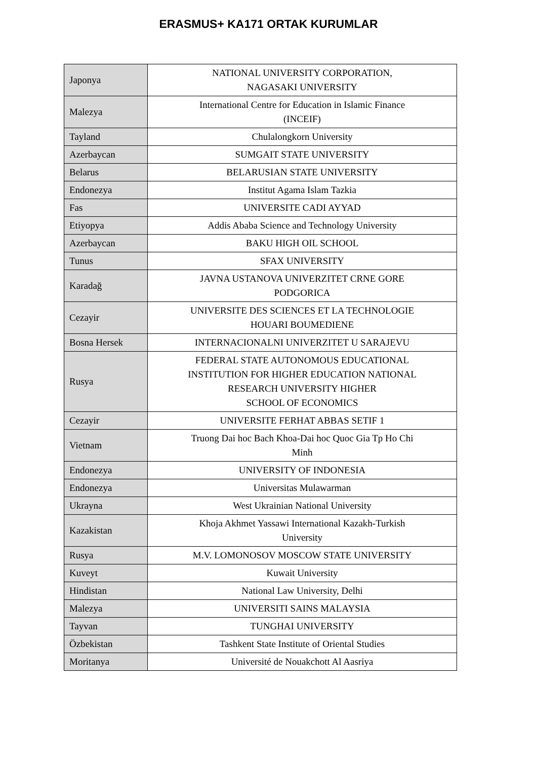ERASMUS+ KA171 ORTAK KURUMLAR
| Japonya | NATIONAL UNIVERSITY CORPORATION, NAGASAKI UNIVERSITY |
| Malezya | International Centre for Education in Islamic Finance (INCEIF) |
| Tayland | Chulalongkorn University |
| Azerbaycan | SUMGAIT STATE UNIVERSITY |
| Belarus | BELARUSIAN STATE UNIVERSITY |
| Endonezya | Institut Agama Islam Tazkia |
| Fas | UNIVERSITE CADI AYYAD |
| Etiyopya | Addis Ababa Science and Technology University |
| Azerbaycan | BAKU HIGH OIL SCHOOL |
| Tunus | SFAX UNIVERSITY |
| Karadağ | JAVNA USTANOVA UNIVERZITET CRNE GORE PODGORICA |
| Cezayir | UNIVERSITE DES SCIENCES ET LA TECHNOLOGIE HOUARI BOUMEDIENE |
| Bosna Hersek | INTERNACIONALNI UNIVERZITET U SARAJEVU |
| Rusya | FEDERAL STATE AUTONOMOUS EDUCATIONAL INSTITUTION FOR HIGHER EDUCATION NATIONAL RESEARCH UNIVERSITY HIGHER SCHOOL OF ECONOMICS |
| Cezayir | UNIVERSITE FERHAT ABBAS SETIF 1 |
| Vietnam | Truong Dai hoc Bach Khoa-Dai hoc Quoc Gia Tp Ho Chi Minh |
| Endonezya | UNIVERSITY OF INDONESIA |
| Endonezya | Universitas Mulawarman |
| Ukrayna | West Ukrainian National University |
| Kazakistan | Khoja Akhmet Yassawi International Kazakh-Turkish University |
| Rusya | M.V. LOMONOSOV MOSCOW STATE UNIVERSITY |
| Kuveyt | Kuwait University |
| Hindistan | National Law University, Delhi |
| Malezya | UNIVERSITI SAINS MALAYSIA |
| Tayvan | TUNGHAI UNIVERSITY |
| Özbekistan | Tashkent State Institute of Oriental Studies |
| Moritanya | Université de Nouakchott Al Aasriya |